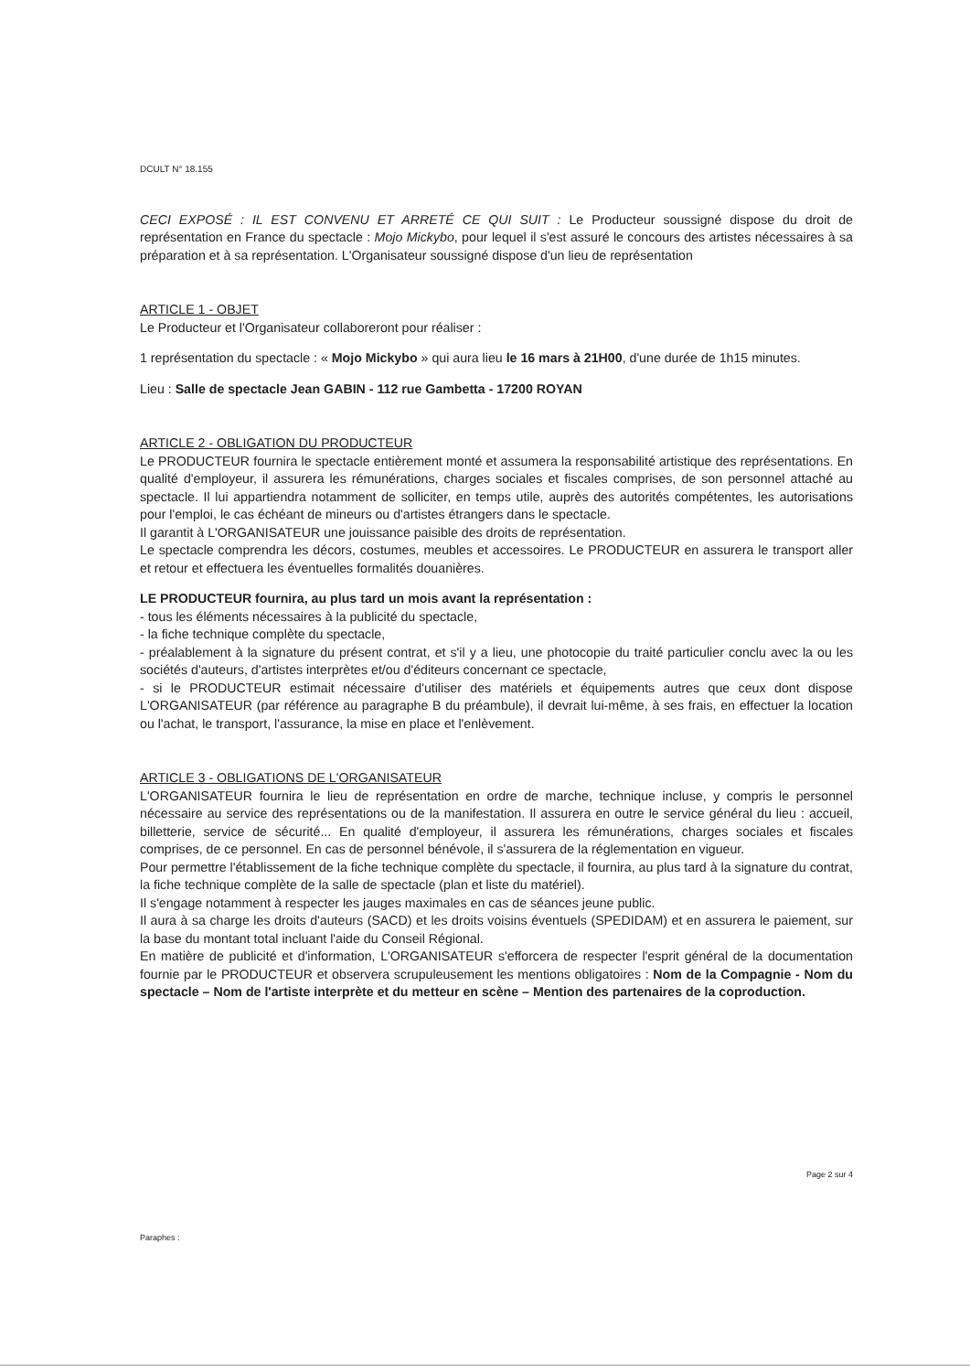DCULT N° 18.155
CECI EXPOSÉ : IL EST CONVENU ET ARRETÉ CE QUI SUIT : Le Producteur soussigné dispose du droit de représentation en France du spectacle : Mojo Mickybo, pour lequel il s'est assuré le concours des artistes nécessaires à sa préparation et à sa représentation. L'Organisateur soussigné dispose d'un lieu de représentation
ARTICLE 1 - OBJET
Le Producteur et l'Organisateur collaboreront pour réaliser :
1 représentation du spectacle : « Mojo Mickybo » qui aura lieu le 16 mars à 21H00, d'une durée de 1h15 minutes.
Lieu : Salle de spectacle Jean GABIN - 112 rue Gambetta - 17200 ROYAN
ARTICLE 2 - OBLIGATION DU PRODUCTEUR
Le PRODUCTEUR fournira le spectacle entièrement monté et assumera la responsabilité artistique des représentations. En qualité d'employeur, il assurera les rémunérations, charges sociales et fiscales comprises, de son personnel attaché au spectacle. Il lui appartiendra notamment de solliciter, en temps utile, auprès des autorités compétentes, les autorisations pour l'emploi, le cas échéant de mineurs ou d'artistes étrangers dans le spectacle.
Il garantit à L'ORGANISATEUR une jouissance paisible des droits de représentation.
Le spectacle comprendra les décors, costumes, meubles et accessoires. Le PRODUCTEUR en assurera le transport aller et retour et effectuera les éventuelles formalités douanières.
LE PRODUCTEUR fournira, au plus tard un mois avant la représentation :
- tous les éléments nécessaires à la publicité du spectacle,
- la fiche technique complète du spectacle,
- préalablement à la signature du présent contrat, et s'il y a lieu, une photocopie du traité particulier conclu avec la ou les sociétés d'auteurs, d'artistes interprètes et/ou d'éditeurs concernant ce spectacle,
- si le PRODUCTEUR estimait nécessaire d'utiliser des matériels et équipements autres que ceux dont dispose L'ORGANISATEUR (par référence au paragraphe B du préambule), il devrait lui-même, à ses frais, en effectuer la location ou l'achat, le transport, l'assurance, la mise en place et l'enlèvement.
ARTICLE 3 - OBLIGATIONS DE L'ORGANISATEUR
L'ORGANISATEUR fournira le lieu de représentation en ordre de marche, technique incluse, y compris le personnel nécessaire au service des représentations ou de la manifestation. Il assurera en outre le service général du lieu : accueil, billetterie, service de sécurité... En qualité d'employeur, il assurera les rémunérations, charges sociales et fiscales comprises, de ce personnel. En cas de personnel bénévole, il s'assurera de la réglementation en vigueur.
Pour permettre l'établissement de la fiche technique complète du spectacle, il fournira, au plus tard à la signature du contrat, la fiche technique complète de la salle de spectacle (plan et liste du matériel).
Il s'engage notamment à respecter les jauges maximales en cas de séances jeune public.
Il aura à sa charge les droits d'auteurs (SACD) et les droits voisins éventuels (SPEDIDAM) et en assurera le paiement, sur la base du montant total incluant l'aide du Conseil Régional.
En matière de publicité et d'information, L'ORGANISATEUR s'efforcera de respecter l'esprit général de la documentation fournie par le PRODUCTEUR et observera scrupuleusement les mentions obligatoires : Nom de la Compagnie - Nom du spectacle – Nom de l'artiste interprète et du metteur en scène – Mention des partenaires de la coproduction.
Page 2 sur 4
Paraphes :